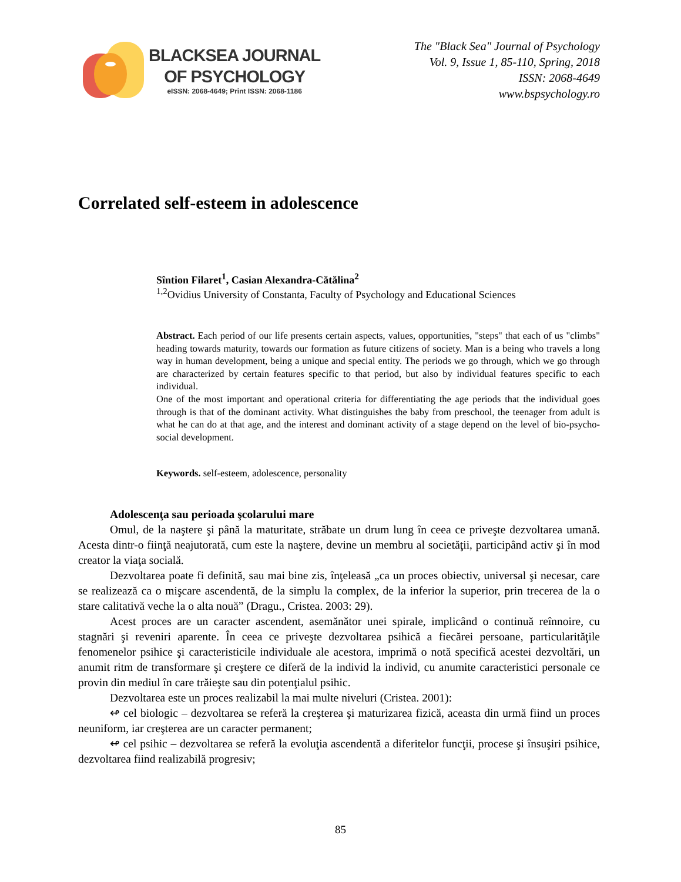BLACKSEA JOURNAL
OF PSYCHOLOGY
eISSN: 2068-4649; Print ISSN: 2068-1186
The "Black Sea" Journal of Psychology
Vol. 9, Issue 1, 85-110, Spring, 2018
ISSN: 2068-4649
www.bspsychology.ro
Correlated self-esteem in adolescence
Sîntion Filaret<sup>1</sup>, Casian Alexandra-Cătălina<sup>2</sup>
<sup>1,2</sup>Ovidius University of Constanta, Faculty of Psychology and Educational Sciences
Abstract. Each period of our life presents certain aspects, values, opportunities, "steps" that each of us "climbs" heading towards maturity, towards our formation as future citizens of society. Man is a being who travels a long way in human development, being a unique and special entity. The periods we go through, which we go through are characterized by certain features specific to that period, but also by individual features specific to each individual.
One of the most important and operational criteria for differentiating the age periods that the individual goes through is that of the dominant activity. What distinguishes the baby from preschool, the teenager from adult is what he can do at that age, and the interest and dominant activity of a stage depend on the level of bio-psycho-social development.
Keywords. self-esteem, adolescence, personality
Adolescenţa sau perioada şcolarului mare
Omul, de la naştere şi până la maturitate, străbate un drum lung în ceea ce priveşte dezvoltarea umană. Acesta dintr-o fiinţă neajutorată, cum este la naştere, devine un membru al societăţii, participând activ şi în mod creator la viaţa socială.
Dezvoltarea poate fi definită, sau mai bine zis, înţeleasă „ca un proces obiectiv, universal şi necesar, care se realizează ca o mişcare ascendentă, de la simplu la complex, de la inferior la superior, prin trecerea de la o stare calitativă veche la o alta nouă” (Dragu., Cristea. 2003: 29).
Acest proces are un caracter ascendent, asemănător unei spirale, implicând o continuă reînnoire, cu stagnări şi reveniri aparente. În ceea ce priveşte dezvoltarea psihică a fiecărei persoane, particularităţile fenomenelor psihice şi caracteristicile individuale ale acestora, imprimă o notă specifică acestei dezvoltări, un anumit ritm de transformare şi creştere ce diferă de la individ la individ, cu anumite caracteristici personale ce provin din mediul în care trăieşte sau din potenţialul psihic.
Dezvoltarea este un proces realizabil la mai multe niveluri (Cristea. 2001):
↫ cel biologic – dezvoltarea se referă la creşterea şi maturizarea fizică, aceasta din urmă fiind un proces neuniform, iar creşterea are un caracter permanent;
↫ cel psihic – dezvoltarea se referă la evoluţia ascendentă a diferitelor funcţii, procese şi însuşiri psihice, dezvoltarea fiind realizabilă progresiv;
85